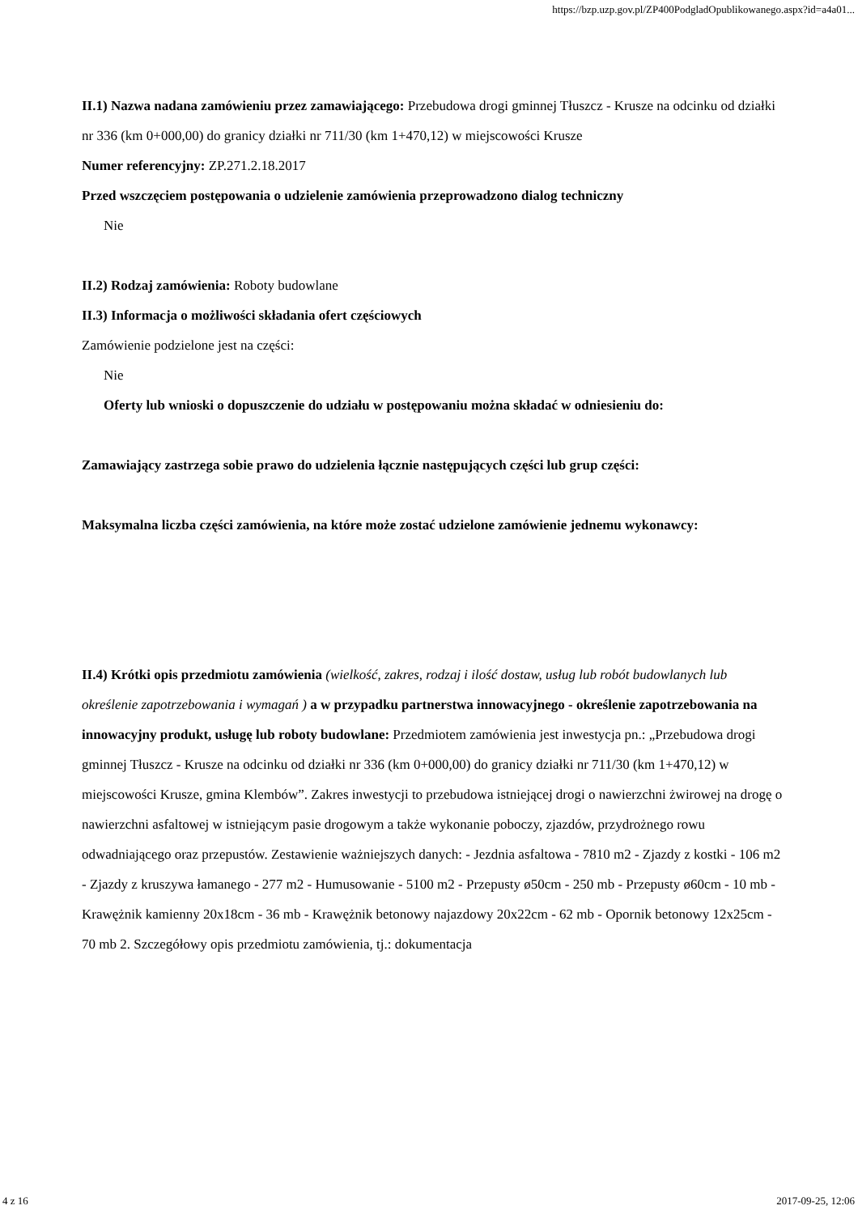https://bzp.uzp.gov.pl/ZP400PodgladOpublikowanego.aspx?id=a4a01...
II.1) Nazwa nadana zamówieniu przez zamawiającego: Przebudowa drogi gminnej Tłuszcz - Krusze na odcinku od działki nr 336 (km 0+000,00) do granicy działki nr 711/30 (km 1+470,12) w miejscowości Krusze
Numer referencyjny: ZP.271.2.18.2017
Przed wszczęciem postępowania o udzielenie zamówienia przeprowadzono dialog techniczny
Nie
II.2) Rodzaj zamówienia: Roboty budowlane
II.3) Informacja o możliwości składania ofert częściowych
Zamówienie podzielone jest na części:
Nie
Oferty lub wnioski o dopuszczenie do udziału w postępowaniu można składać w odniesieniu do:
Zamawiający zastrzega sobie prawo do udzielenia łącznie następujących części lub grup części:
Maksymalna liczba części zamówienia, na które może zostać udzielone zamówienie jednemu wykonawcy:
II.4) Krótki opis przedmiotu zamówienia (wielkość, zakres, rodzaj i ilość dostaw, usług lub robót budowlanych lub określenie zapotrzebowania i wymagań ) a w przypadku partnerstwa innowacyjnego - określenie zapotrzebowania na innowacyjny produkt, usługę lub roboty budowlane: Przedmiotem zamówienia jest inwestycja pn.: „Przebudowa drogi gminnej Tłuszcz - Krusze na odcinku od działki nr 336 (km 0+000,00) do granicy działki nr 711/30 (km 1+470,12) w miejscowości Krusze, gmina Klembów”. Zakres inwestycji to przebudowa istniejącej drogi o nawierzchni żwirowej na drogę o nawierzchni asfaltowej w istniejącym pasie drogowym a także wykonanie poboczy, zjazdów, przydrożnego rowu odwadniającego oraz przepustów. Zestawienie ważniejszych danych: - Jezdnia asfaltowa - 7810 m2 - Zjazdy z kostki - 106 m2 - Zjazdy z kruszywa łamanego - 277 m2 - Humusowanie - 5100 m2 - Przepusty ø50cm - 250 mb - Przepusty ø60cm - 10 mb - Krawężnik kamienny 20x18cm - 36 mb - Krawężnik betonowy najazdowy 20x22cm - 62 mb - Opornik betonowy 12x25cm - 70 mb 2. Szczegółowy opis przedmiotu zamówienia, tj.: dokumentacja
4 z 16 2017-09-25, 12:06